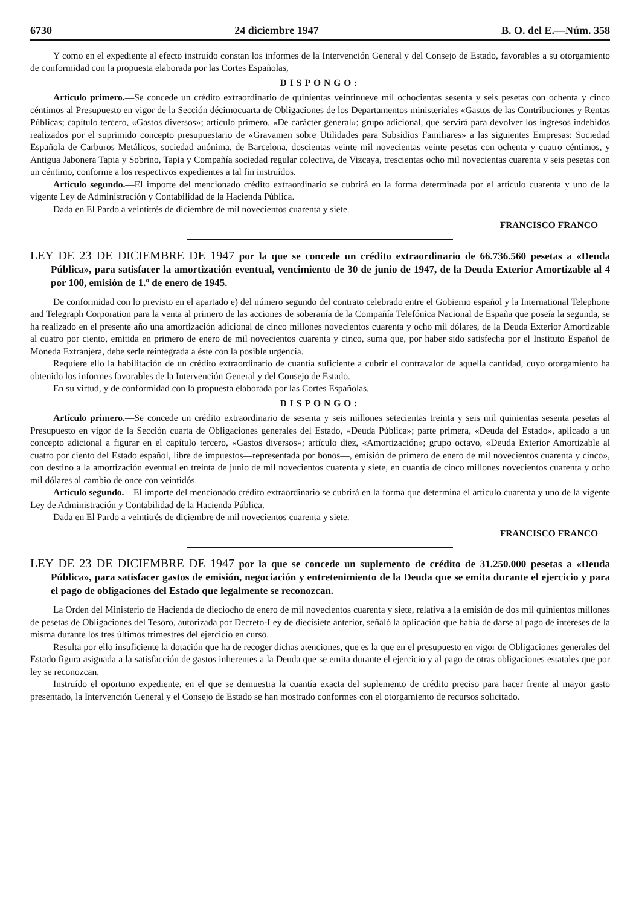6730 24 diciembre 1947 B. O. del E.—Núm. 358
Y como en el expediente al efecto instruído constan los informes de la Intervención General y del Consejo de Estado, favorables a su otorgamiento de conformidad con la propuesta elaborada por las Cortes Españolas,
DISPONGO:
Artículo primero.—Se concede un crédito extraordinario de quinientas veintinueve mil ochocientas sesenta y seis pesetas con ochenta y cinco céntimos al Presupuesto en vigor de la Sección décimocuarta de Obligaciones de los Departamentos ministeriales «Gastos de las Contribuciones y Rentas Públicas; capítulo tercero, «Gastos diversos»; artículo primero, «De carácter general»; grupo adicional, que servirá para devolver los ingresos indebidos realizados por el suprimido concepto presupuestario de «Gravamen sobre Utilidades para Subsidios Familiares» a las siguientes Empresas: Sociedad Española de Carburos Metálicos, sociedad anónima, de Barcelona, doscientas veinte mil novecientas veinte pesetas con ochenta y cuatro céntimos, y Antigua Jabonera Tapia y Sobrino, Tapia y Compañía sociedad regular colectiva, de Vizcaya, trescientas ocho mil novecientas cuarenta y seis pesetas con un céntimo, conforme a los respectivos expedientes a tal fin instruídos.
Artículo segundo.—El importe del mencionado crédito extraordinario se cubrirá en la forma determinada por el artículo cuarenta y uno de la vigente Ley de Administración y Contabilidad de la Hacienda Pública.
Dada en El Pardo a veintitrés de diciembre de mil novecientos cuarenta y siete.
FRANCISCO FRANCO
LEY DE 23 DE DICIEMBRE DE 1947 por la que se concede un crédito extraordinario de 66.736.560 pesetas a «Deuda Pública», para satisfacer la amortización eventual, vencimiento de 30 de junio de 1947, de la Deuda Exterior Amortizable al 4 por 100, emisión de 1.º de enero de 1945.
De conformidad con lo previsto en el apartado e) del número segundo del contrato celebrado entre el Gobierno español y la International Telephone and Telegraph Corporation para la venta al primero de las acciones de soberanía de la Compañía Telefónica Nacional de España que poseía la segunda, se ha realizado en el presente año una amortización adicional de cinco millones novecientos cuarenta y ocho mil dólares, de la Deuda Exterior Amortizable al cuatro por ciento, emitida en primero de enero de mil novecientos cuarenta y cinco, suma que, por haber sido satisfecha por el Instituto Español de Moneda Extranjera, debe serle reintegrada a éste con la posible urgencia.
Requiere ello la habilitación de un crédito extraordinario de cuantía suficiente a cubrir el contravalor de aquella cantidad, cuyo otorgamiento ha obtenido los informes favorables de la Intervención General y del Consejo de Estado.
En su virtud, y de conformidad con la propuesta elaborada por las Cortes Españolas,
DISPONGO:
Artículo primero.—Se concede un crédito extraordinario de sesenta y seis millones setecientas treinta y seis mil quinientas sesenta pesetas al Presupuesto en vigor de la Sección cuarta de Obligaciones generales del Estado, «Deuda Pública»; parte primera, «Deuda del Estado», aplicado a un concepto adicional a figurar en el capítulo tercero, «Gastos diversos»; artículo diez, «Amortización»; grupo octavo, «Deuda Exterior Amortizable al cuatro por ciento del Estado español, libre de impuestos—representada por bonos—, emisión de primero de enero de mil novecientos cuarenta y cinco», con destino a la amortización eventual en treinta de junio de mil novecientos cuarenta y siete, en cuantía de cinco millones novecientos cuarenta y ocho mil dólares al cambio de once con veintidós.
Artículo segundo.—El importe del mencionado crédito extraordinario se cubrirá en la forma que determina el artículo cuarenta y uno de la vigente Ley de Administración y Contabilidad de la Hacienda Pública.
Dada en El Pardo a veintitrés de diciembre de mil novecientos cuarenta y siete.
FRANCISCO FRANCO
LEY DE 23 DE DICIEMBRE DE 1947 por la que se concede un suplemento de crédito de 31.250.000 pesetas a «Deuda Pública», para satisfacer gastos de emisión, negociación y entretenimiento de la Deuda que se emita durante el ejercicio y para el pago de obligaciones del Estado que legalmente se reconozcan.
La Orden del Ministerio de Hacienda de dieciocho de enero de mil novecientos cuarenta y siete, relativa a la emisión de dos mil quinientos millones de pesetas de Obligaciones del Tesoro, autorizada por Decreto-Ley de diecisiete anterior, señaló la aplicación que había de darse al pago de intereses de la misma durante los tres últimos trimestres del ejercicio en curso.
Resulta por ello insuficiente la dotación que ha de recoger dichas atenciones, que es la que en el presupuesto en vigor de Obligaciones generales del Estado figura asignada a la satisfacción de gastos inherentes a la Deuda que se emita durante el ejercicio y al pago de otras obligaciones estatales que por ley se reconozcan.
Instruído el oportuno expediente, en el que se demuestra la cuantía exacta del suplemento de crédito preciso para hacer frente al mayor gasto presentado, la Intervención General y el Consejo de Estado se han mostrado conformes con el otorgamiento de recursos solicitado.